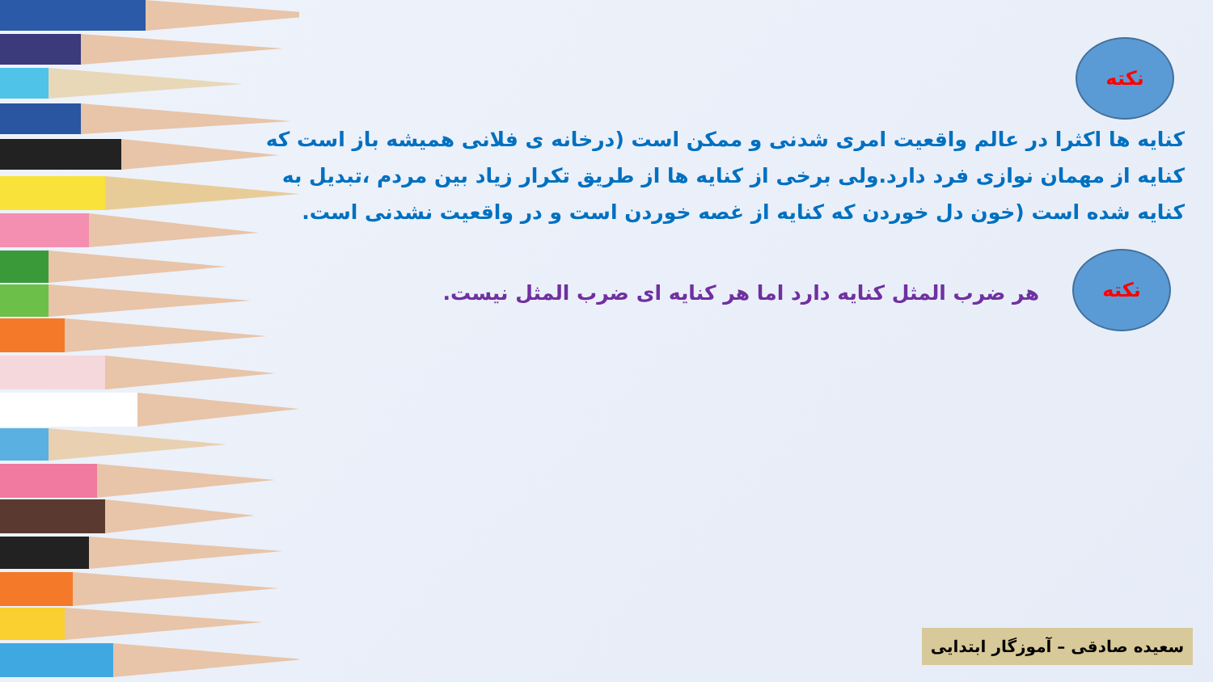نکته
کنایه ها اکثرا در عالم واقعیت امری شدنی و ممکن است (درخانه ی فلانی همیشه باز است که کنایه از مهمان نوازی فرد دارد.ولی برخی از کنایه ها از طریق تکرار زیاد بین مردم ،تبدیل به کنایه شده است (خون دل خوردن که کنایه از غصه خوردن است و در واقعیت نشدنی است.
نکته
هر ضرب المثل کنایه دارد اما هر کنایه ای ضرب المثل نیست.
سعیده صادقی – آموزگار ابتدایی